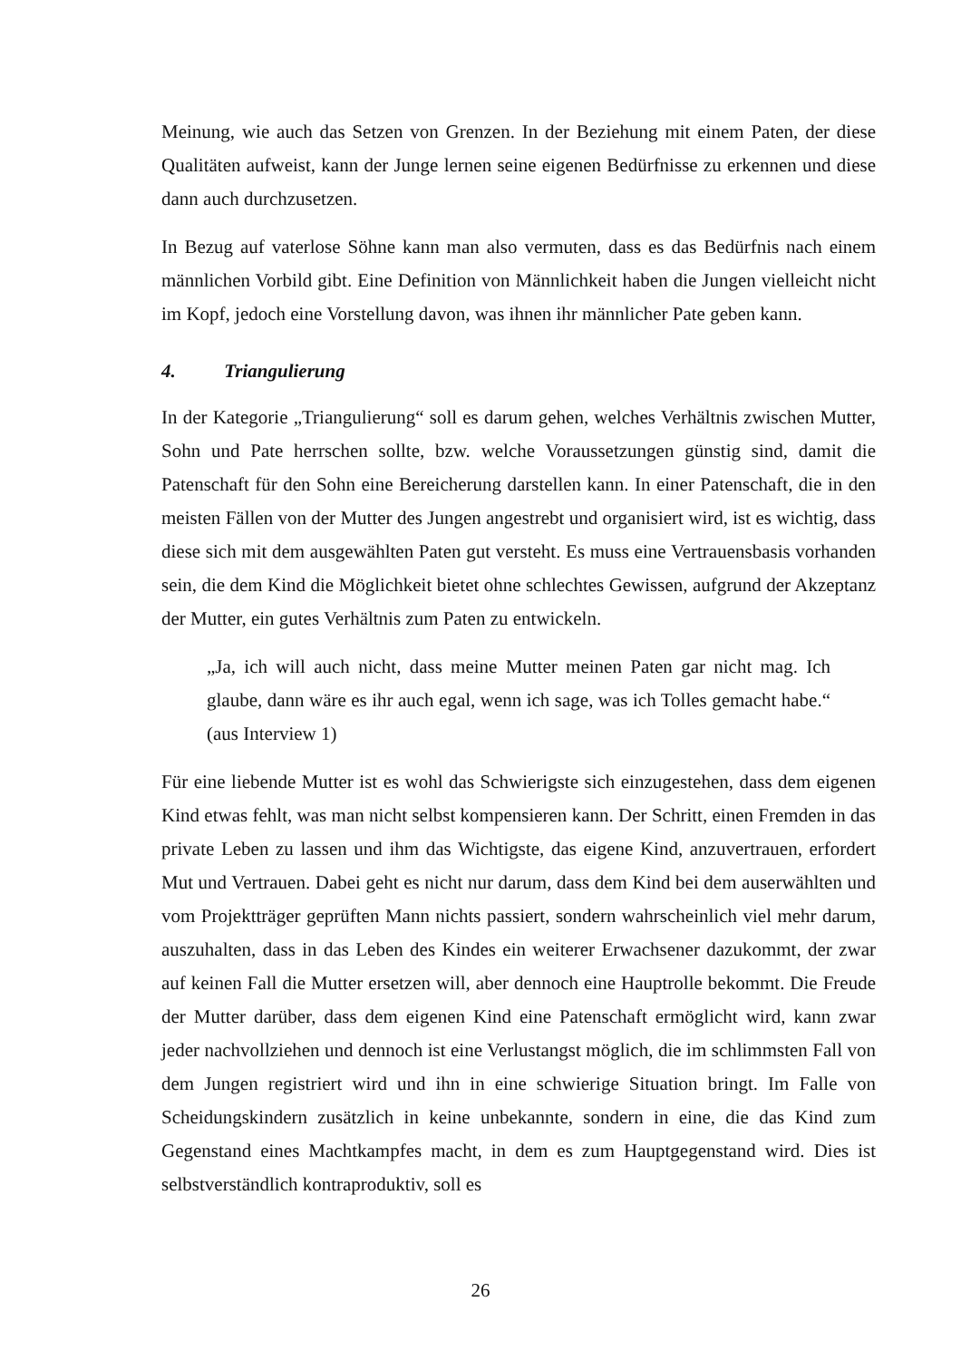Meinung, wie auch das Setzen von Grenzen. In der Beziehung mit einem Paten, der diese Qualitäten aufweist, kann der Junge lernen seine eigenen Bedürfnisse zu erkennen und diese dann auch durchzusetzen.
In Bezug auf vaterlose Söhne kann man also vermuten, dass es das Bedürfnis nach einem männlichen Vorbild gibt. Eine Definition von Männlichkeit haben die Jungen vielleicht nicht im Kopf, jedoch eine Vorstellung davon, was ihnen ihr männlicher Pate geben kann.
4. Triangulierung
In der Kategorie „Triangulierung“ soll es darum gehen, welches Verhältnis zwischen Mutter, Sohn und Pate herrschen sollte, bzw. welche Voraussetzungen günstig sind, damit die Patenschaft für den Sohn eine Bereicherung darstellen kann. In einer Patenschaft, die in den meisten Fällen von der Mutter des Jungen angestrebt und organisiert wird, ist es wichtig, dass diese sich mit dem ausgewählten Paten gut versteht. Es muss eine Vertrauensbasis vorhanden sein, die dem Kind die Möglichkeit bietet ohne schlechtes Gewissen, aufgrund der Akzeptanz der Mutter, ein gutes Verhältnis zum Paten zu entwickeln.
„Ja, ich will auch nicht, dass meine Mutter meinen Paten gar nicht mag. Ich glaube, dann wäre es ihr auch egal, wenn ich sage, was ich Tolles gemacht habe.“ (aus Interview 1)
Für eine liebende Mutter ist es wohl das Schwierigste sich einzugestehen, dass dem eigenen Kind etwas fehlt, was man nicht selbst kompensieren kann. Der Schritt, einen Fremden in das private Leben zu lassen und ihm das Wichtigste, das eigene Kind, anzuvertrauen, erfordert Mut und Vertrauen. Dabei geht es nicht nur darum, dass dem Kind bei dem auserwählten und vom Projektträger geprüften Mann nichts passiert, sondern wahrscheinlich viel mehr darum, auszuhalten, dass in das Leben des Kindes ein weiterer Erwachsener dazukommt, der zwar auf keinen Fall die Mutter ersetzen will, aber dennoch eine Hauptrolle bekommt. Die Freude der Mutter darüber, dass dem eigenen Kind eine Patenschaft ermöglicht wird, kann zwar jeder nachvollziehen und dennoch ist eine Verlustangst möglich, die im schlimmsten Fall von dem Jungen registriert wird und ihn in eine schwierige Situation bringt. Im Falle von Scheidungskindern zusätzlich in keine unbekannte, sondern in eine, die das Kind zum Gegenstand eines Machtkampfes macht, in dem es zum Hauptgegenstand wird. Dies ist selbstverständlich kontraproduktiv, soll es
26